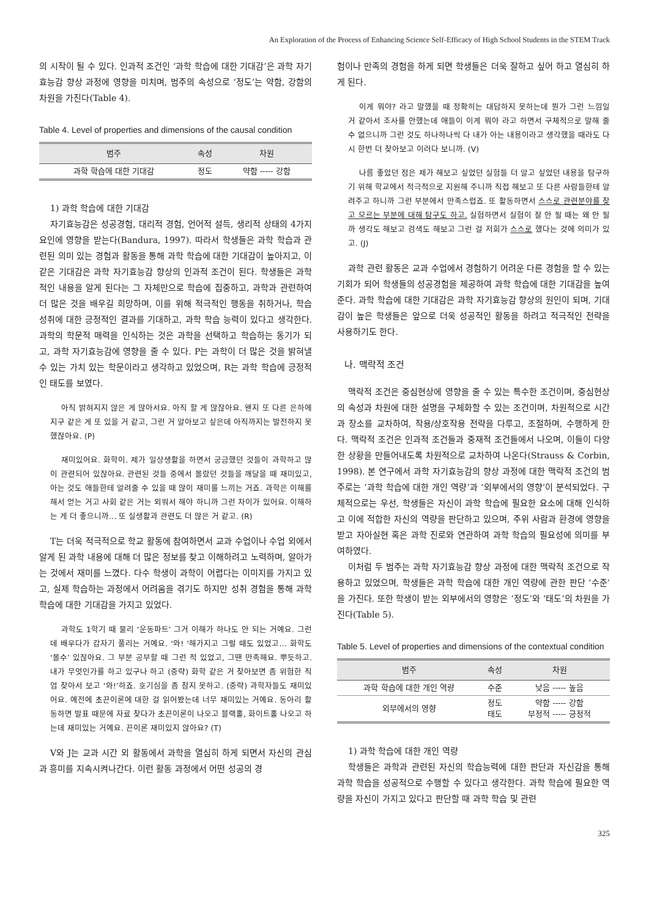An Exploration of the Process of Enhancing Science Self-Efficacy of High School Students in the STEM Track
의 시작이 될 수 있다. 인과적 조건인 ‘과학 학습에 대한 기대감’은 과학 자기효능감 향상 과정에 영향을 미치며, 범주의 속성으로 ‘정도’는 약함, 강함의 차원을 가진다(Table 4).
Table 4. Level of properties and dimensions of the causal condition
| 범주 | 속성 | 차원 |
| --- | --- | --- |
| 과학 학습에 대한 기대감 | 정도 | 약함 ----- 강함 |
1) 과학 학습에 대한 기대감
자기효능감은 성공경험, 대리적 경험, 언어적 설득, 생리적 상태의 4가지 요인에 영향을 받는다(Bandura, 1997). 따라서 학생들은 과학 학습과 관련된 의미 있는 경험과 활동을 통해 과학 학습에 대한 기대감이 높아지고, 이 같은 기대감은 과학 자기효능감 향상의 인과적 조건이 된다. 학생들은 과학적인 내용을 알게 된다는 그 자체만으로 학습에 집중하고, 과학과 관련하여 더 많은 것을 배우길 희망하며, 이를 위해 적극적인 행동을 취하거나, 학습 성취에 대한 긍정적인 결과를 기대하고, 과학 학습 능력이 있다고 생각한다. 과학의 학문적 매력을 인식하는 것은 과학을 선택하고 학습하는 동기가 되고, 과학 자기효능감에 영향을 줄 수 있다. P는 과학이 더 많은 것을 밝혀낼 수 있는 가치 있는 학문이라고 생각하고 있었으며, R는 과학 학습에 긍정적인 태도를 보였다.
아직 밝혀지지 않은 게 많아서요. 아직 할 게 많잖아요. 왠지 또 다른 은하에 지구 같은 게 또 있을 거 같고, 그런 거 알아보고 싶은데 아직까지는 발전하지 못했잖아요. (P)
재미있어요. 화학이. 제가 일상생활을 하면서 궁금했던 것들이 과학하고 많이 관련되어 있잖아요. 관련된 것들 중에서 몰랐던 것들을 깨달을 때 재미있고, 아는 것도 애들한테 알려줄 수 있을 때 많이 재미를 느끼는 거죠. 과학은 이해를 해서 얻는 거고 사회 같은 거는 외워서 해야 하니까 그런 차이가 있어요. 이해하는 게 더 좋으니까… 또 실생활과 관련도 더 많은 거 같고. (R)
T는 더욱 적극적으로 학교 활동에 참여하면서 교과 수업이나 수업 외에서 알게 된 과학 내용에 대해 더 많은 정보를 찾고 이해하려고 노력하며, 알아가는 것에서 재미를 느꼈다. 다수 학생이 과학이 어렵다는 이미지를 가지고 있고, 실제 학습하는 과정에서 어려움을 겪기도 하지만 성취 경험을 통해 과학 학습에 대한 기대감을 가지고 있었다.
과학도 1학기 때 물리 ‘운동파트’ 그거 이해가 하나도 안 되는 거예요. 그런데 배우다가 갑자기 풀리는 거예요. ‘와! ‘해가지고 그럴 때도 있었고… 화학도 ‘몰수’ 있잖아요. 그 부분 공부할 때 그런 적 있었고, 그땐 만족해요. 뿌듯하고. 내가 무엇인가를 하고 있구나 하고 (중략) 화학 같은 거 찾아보면 좀 위험한 직업 찾아서 보고 ‘와!’하죠. 호기심을 좀 참지 못하고. (중략) 과학자들도 재미있어요. 예전에 초끈이론에 대한 걸 읽어봤는데 너무 재미있는 거예요. 동아리 활동하면 발표 때문에 자료 찾다가 초끈이론이 나오고 블랙홀, 화이트홀 나오고 하는데 재미있는 거예요. 끈이론 재미있지 않아요? (T)
V와 J는 교과 시간 외 활동에서 과학을 열심히 하게 되면서 자신의 관심과 흥미를 지속시켜나간다. 이런 활동 과정에서 어떤 성공의 경
험이나 만족의 경험을 하게 되면 학생들은 더욱 잘하고 싶어 하고 열심히 하게 된다.
이게 뭐야? 라고 말했을 때 정확히는 대답하지 못하는데 뭔가 그런 느낌일 거 같아서 조사를 안했는데 애들이 이게 뭐야 라고 하면서 구체적으로 말해 줄 수 없으니까 그런 것도 하나하나씩 다 내가 아는 내용이라고 생각했을 때라도 다시 한번 더 찾아보고 이러다 보니까. (V)
나름 좋았던 점은 제가 해보고 싶었던 실험들 더 알고 싶었던 내용을 탐구하기 위해 학교에서 적극적으로 지원해 주니까 직접 해보고 또 다른 사람들한테 알려주고 하니까 그런 부분에서 만족스럽죠. 또 활동하면서 스스로 관련분야를 찾고 모르는 부분에 대해 탐구도 하고. 실험하면서 실험이 잘 안 될 때는 왜 안 될까 생각도 해보고 검색도 해보고 그런 걸 저희가 스스로 했다는 것에 의미가 있고. (J)
과학 관련 활동은 교과 수업에서 경험하기 어려운 다른 경험을 할 수 있는 기회가 되어 학생들의 성공경험을 제공하여 과학 학습에 대한 기대감을 높여준다. 과학 학습에 대한 기대감은 과학 자기효능감 향상의 원인이 되며, 기대감이 높은 학생들은 앞으로 더욱 성공적인 활동을 하려고 적극적인 전략을 사용하기도 한다.
나. 맥락적 조건
맥락적 조건은 중심현상에 영향을 줄 수 있는 특수한 조건이며, 중심현상의 속성과 차원에 대한 설명을 구체화할 수 있는 조건이며, 차원적으로 시간과 장소를 교차하여, 작용/상호작용 전략을 다루고, 조절하며, 수행하게 한다. 맥락적 조건은 인과적 조건들과 중재적 조건들에서 나오며, 이들이 다양한 상황을 만들어내도록 차원적으로 교차하여 나온다(Strauss & Corbin, 1998). 본 연구에서 과학 자기효능감의 향상 과정에 대한 맥락적 조건의 범주로는 ‘과학 학습에 대한 개인 역량’과 ‘외부에서의 영향’이 분석되었다. 구체적으로는 우선, 학생들은 자신이 과학 학습에 필요한 요소에 대해 인식하고 이에 적합한 자신의 역량을 판단하고 있으며, 주위 사람과 환경에 영향을 받고 자아실현 혹은 과학 진로와 연관하여 과학 학습의 필요성에 의미를 부여하였다.
이처럼 두 범주는 과학 자기효능감 향상 과정에 대한 맥락적 조건으로 작용하고 있었으며, 학생들은 과학 학습에 대한 개인 역량에 관한 판단 ‘수준’을 가진다. 또한 학생이 받는 외부에서의 영향은 ‘정도’와 ‘태도’의 차원을 가진다(Table 5).
Table 5. Level of properties and dimensions of the contextual condition
| 범주 | 속성 | 차원 |
| --- | --- | --- |
| 과학 학습에 대한 개인 역량 | 수준 | 낮음 ----- 높음 |
| 외부에서의 영향 | 정도 태도 | 약함 ----- 강함 부정적 ----- 긍정적 |
1) 과학 학습에 대한 개인 역량
학생들은 과학과 관련된 자신의 학습능력에 대한 판단과 자신감을 통해 과학 학습을 성공적으로 수행할 수 있다고 생각한다. 과학 학습에 필요한 역량을 자신이 가지고 있다고 판단할 때 과학 학습 및 관련
325